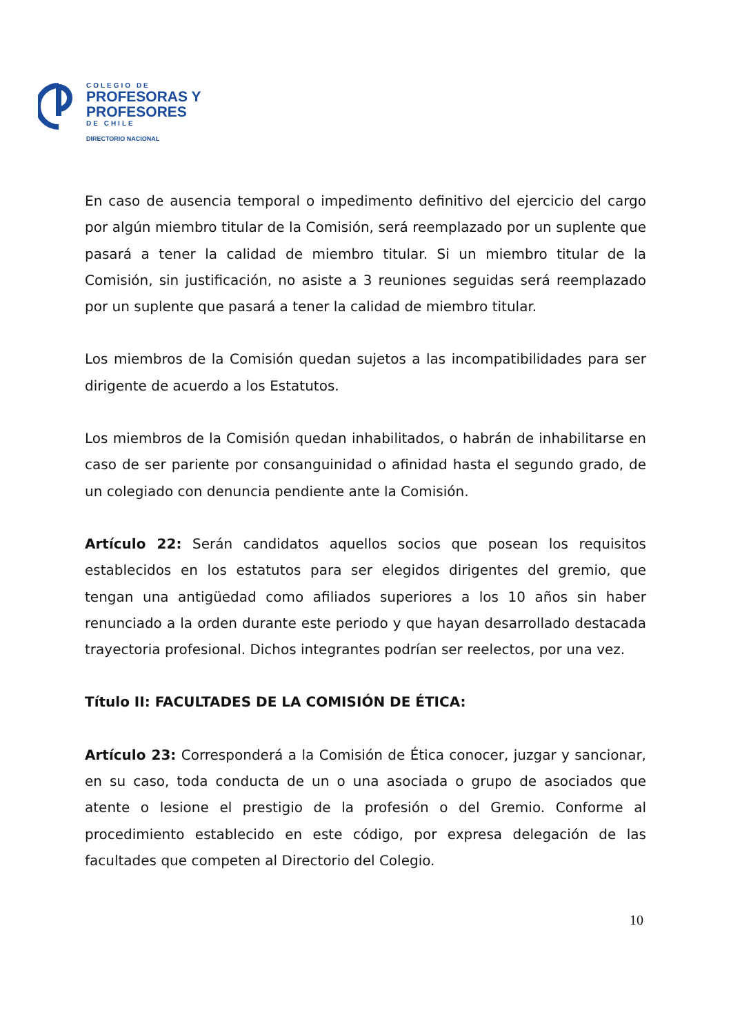COLEGIO DE
PROFESORAS Y
PROFESORES
DE CHILE
DIRECTORIO NACIONAL
En caso de ausencia temporal o impedimento definitivo del ejercicio del cargo por algún miembro titular de la Comisión, será reemplazado por un suplente que pasará a tener la calidad de miembro titular. Si un miembro titular de la Comisión, sin justificación, no asiste a 3 reuniones seguidas será reemplazado por un suplente que pasará a tener la calidad de miembro titular.
Los miembros de la Comisión quedan sujetos a las incompatibilidades para ser dirigente de acuerdo a los Estatutos.
Los miembros de la Comisión quedan inhabilitados, o habrán de inhabilitarse en caso de ser pariente por consanguinidad o afinidad hasta el segundo grado, de un colegiado con denuncia pendiente ante la Comisión.
Artículo 22: Serán candidatos aquellos socios que posean los requisitos establecidos en los estatutos para ser elegidos dirigentes del gremio, que tengan una antigüedad como afiliados superiores a los 10 años sin haber renunciado a la orden durante este periodo y que hayan desarrollado destacada trayectoria profesional. Dichos integrantes podrían ser reelectos, por una vez.
Título II: FACULTADES DE LA COMISIÓN DE ÉTICA:
Artículo 23: Corresponderá a la Comisión de Ética conocer, juzgar y sancionar, en su caso, toda conducta de un o una asociada o grupo de asociados que atente o lesione el prestigio de la profesión o del Gremio. Conforme al procedimiento establecido en este código, por expresa delegación de las facultades que competen al Directorio del Colegio.
10